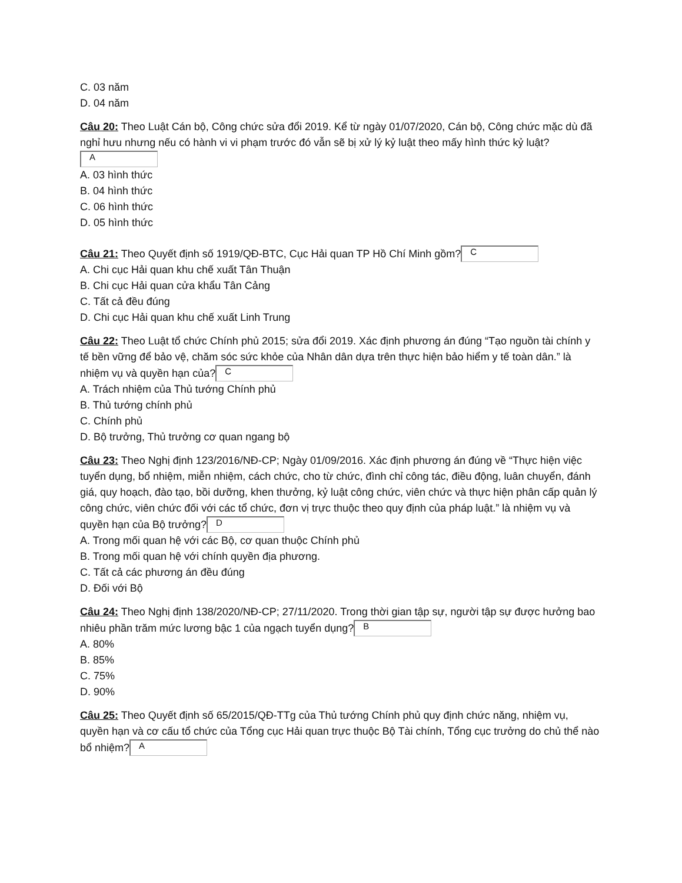C. 03 năm
D. 04 năm
Câu 20: Theo Luật Cán bộ, Công chức sửa đổi 2019. Kể từ ngày 01/07/2020, Cán bộ, Công chức mặc dù đã nghỉ hưu nhưng nếu có hành vi vi phạm trước đó vẫn sẽ bị xử lý kỷ luật theo mấy hình thức kỷ luật?
A
A. 03 hình thức
B. 04 hình thức
C. 06 hình thức
D. 05 hình thức
Câu 21: Theo Quyết định số 1919/QĐ-BTC, Cục Hải quan TP Hồ Chí Minh gồm? C
A. Chi cục Hải quan khu chế xuất Tân Thuận
B. Chi cục Hải quan cửa khẩu Tân Cảng
C. Tất cả đều đúng
D. Chi cục Hải quan khu chế xuất Linh Trung
Câu 22: Theo Luật tổ chức Chính phủ 2015; sửa đổi 2019. Xác định phương án đúng “Tạo nguồn tài chính y tế bền vững để bảo vệ, chăm sóc sức khỏe của Nhân dân dựa trên thực hiện bảo hiểm y tế toàn dân.” là nhiệm vụ và quyền hạn của? C
A. Trách nhiệm của Thủ tướng Chính phủ
B. Thủ tướng chính phủ
C. Chính phủ
D. Bộ trưởng, Thủ trưởng cơ quan ngang bộ
Câu 23: Theo Nghị định 123/2016/NĐ-CP; Ngày 01/09/2016. Xác định phương án đúng về “Thực hiện việc tuyển dụng, bổ nhiệm, miễn nhiệm, cách chức, cho từ chức, đình chỉ công tác, điều động, luân chuyển, đánh giá, quy hoạch, đào tạo, bồi dưỡng, khen thưởng, kỷ luật công chức, viên chức và thực hiện phân cấp quản lý công chức, viên chức đối với các tổ chức, đơn vị trực thuộc theo quy định của pháp luật.” là nhiệm vụ và quyền hạn của Bộ trưởng? D
A. Trong mối quan hệ với các Bộ, cơ quan thuộc Chính phủ
B. Trong mối quan hệ với chính quyền địa phương.
C. Tất cả các phương án đều đúng
D. Đối với Bộ
Câu 24: Theo Nghị định 138/2020/NĐ-CP; 27/11/2020. Trong thời gian tập sự, người tập sự được hưởng bao nhiêu phần trăm mức lương bậc 1 của ngạch tuyển dụng? B
A. 80%
B. 85%
C. 75%
D. 90%
Câu 25: Theo Quyết định số 65/2015/QĐ-TTg của Thủ tướng Chính phủ quy định chức năng, nhiệm vụ, quyền hạn và cơ cấu tổ chức của Tổng cục Hải quan trực thuộc Bộ Tài chính, Tổng cục trưởng do chủ thể nào bổ nhiệm? A